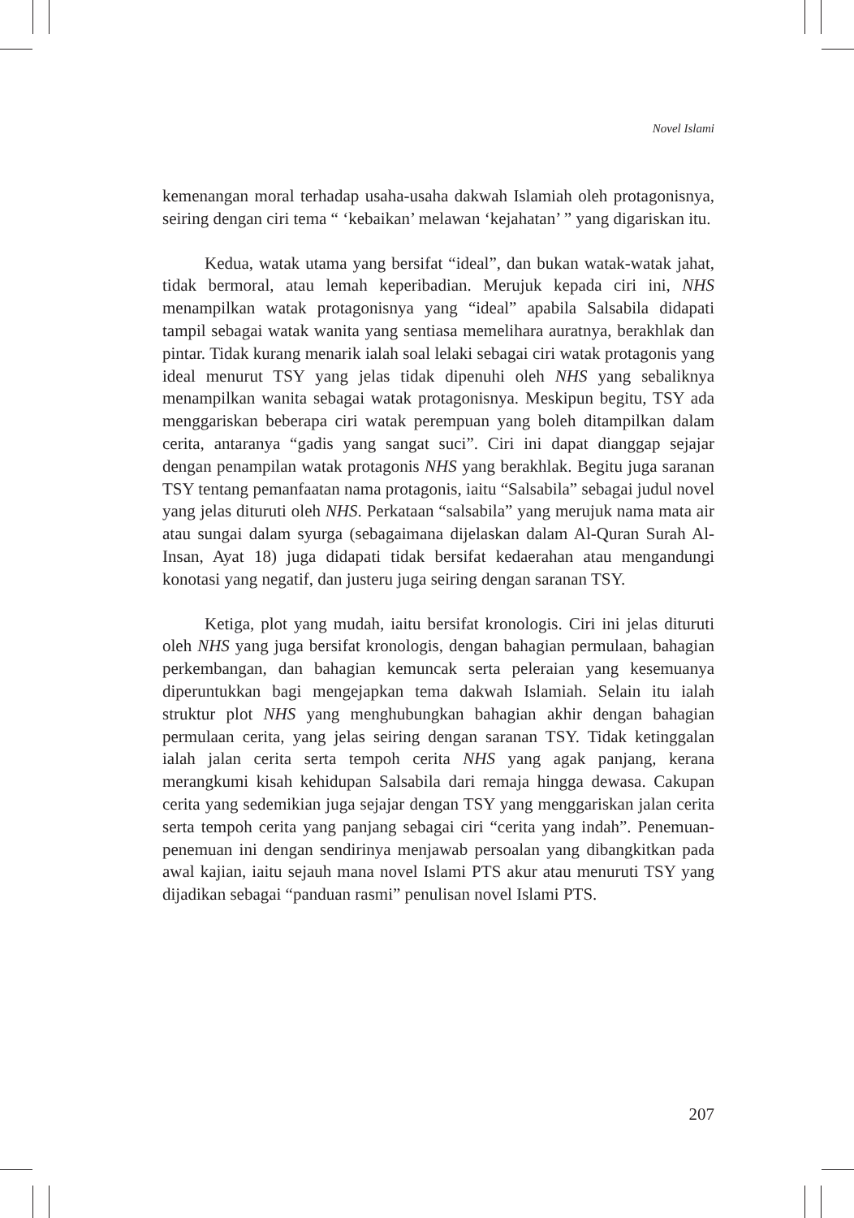Novel Islami
kemenangan moral terhadap usaha-usaha dakwah Islamiah oleh protagonisnya, seiring dengan ciri tema “ ‘kebaikan’ melawan ‘kejahatan’ ” yang digariskan itu.
Kedua, watak utama yang bersifat “ideal”, dan bukan watak-watak jahat, tidak bermoral, atau lemah keperibadian. Merujuk kepada ciri ini, NHS menampilkan watak protagonisnya yang “ideal” apabila Salsabila didapati tampil sebagai watak wanita yang sentiasa memelihara auratnya, berakhlak dan pintar. Tidak kurang menarik ialah soal lelaki sebagai ciri watak protagonis yang ideal menurut TSY yang jelas tidak dipenuhi oleh NHS yang sebaliknya menampilkan wanita sebagai watak protagonisnya. Meskipun begitu, TSY ada menggariskan beberapa ciri watak perempuan yang boleh ditampilkan dalam cerita, antaranya “gadis yang sangat suci”. Ciri ini dapat dianggap sejajar dengan penampilan watak protagonis NHS yang berakhlak. Begitu juga saranan TSY tentang pemanfaatan nama protagonis, iaitu “Salsabila” sebagai judul novel yang jelas dituruti oleh NHS. Perkataan “salsabila” yang merujuk nama mata air atau sungai dalam syurga (sebagaimana dijelaskan dalam Al-Quran Surah Al-Insan, Ayat 18) juga didapati tidak bersifat kedaerahan atau mengandungi konotasi yang negatif, dan justeru juga seiring dengan saranan TSY.
Ketiga, plot yang mudah, iaitu bersifat kronologis. Ciri ini jelas dituruti oleh NHS yang juga bersifat kronologis, dengan bahagian permulaan, bahagian perkembangan, dan bahagian kemuncak serta peleraian yang kesemuanya diperuntukkan bagi mengejapkan tema dakwah Islamiah. Selain itu ialah struktur plot NHS yang menghubungkan bahagian akhir dengan bahagian permulaan cerita, yang jelas seiring dengan saranan TSY. Tidak ketinggalan ialah jalan cerita serta tempoh cerita NHS yang agak panjang, kerana merangkumi kisah kehidupan Salsabila dari remaja hingga dewasa. Cakupan cerita yang sedemikian juga sejajar dengan TSY yang menggariskan jalan cerita serta tempoh cerita yang panjang sebagai ciri “cerita yang indah”. Penemuan-penemuan ini dengan sendirinya menjawab persoalan yang dibangkitkan pada awal kajian, iaitu sejauh mana novel Islami PTS akur atau menuruti TSY yang dijadikan sebagai “panduan rasmi” penulisan novel Islami PTS.
207